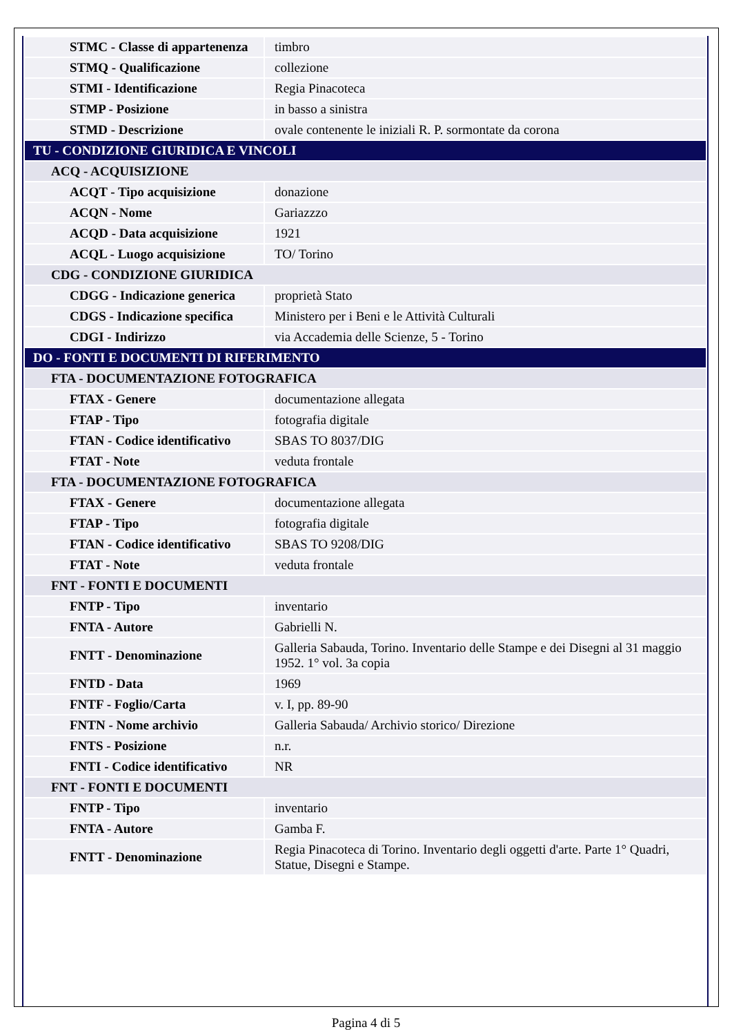| STMC - Classe di appartenenza | timbro |
| STMQ - Qualificazione | collezione |
| STMI - Identificazione | Regia Pinacoteca |
| STMP - Posizione | in basso a sinistra |
| STMD - Descrizione | ovale contenente le iniziali R. P. sormontate da corona |
| TU - CONDIZIONE GIURIDICA E VINCOLI | |
| ACQ - ACQUISIZIONE | |
| ACQT - Tipo acquisizione | donazione |
| ACQN - Nome | Gariazzzo |
| ACQD - Data acquisizione | 1921 |
| ACQL - Luogo acquisizione | TO/ Torino |
| CDG - CONDIZIONE GIURIDICA | |
| CDGG - Indicazione generica | proprietà Stato |
| CDGS - Indicazione specifica | Ministero per i Beni e le Attività Culturali |
| CDGI - Indirizzo | via Accademia delle Scienze, 5 - Torino |
| DO - FONTI E DOCUMENTI DI RIFERIMENTO | |
| FTA - DOCUMENTAZIONE FOTOGRAFICA | |
| FTAX - Genere | documentazione allegata |
| FTAP - Tipo | fotografia digitale |
| FTAN - Codice identificativo | SBAS TO 8037/DIG |
| FTAT - Note | veduta frontale |
| FTA - DOCUMENTAZIONE FOTOGRAFICA | |
| FTAX - Genere | documentazione allegata |
| FTAP - Tipo | fotografia digitale |
| FTAN - Codice identificativo | SBAS TO 9208/DIG |
| FTAT - Note | veduta frontale |
| FNT - FONTI E DOCUMENTI | |
| FNTP - Tipo | inventario |
| FNTA - Autore | Gabrielli N. |
| FNTT - Denominazione | Galleria Sabauda, Torino. Inventario delle Stampe e dei Disegni al 31 maggio 1952. 1° vol. 3a copia |
| FNTD - Data | 1969 |
| FNTF - Foglio/Carta | v. I, pp. 89-90 |
| FNTN - Nome archivio | Galleria Sabauda/ Archivio storico/ Direzione |
| FNTS - Posizione | n.r. |
| FNTI - Codice identificativo | NR |
| FNT - FONTI E DOCUMENTI | |
| FNTP - Tipo | inventario |
| FNTA - Autore | Gamba F. |
| FNTT - Denominazione | Regia Pinacoteca di Torino. Inventario degli oggetti d'arte. Parte 1° Quadri, Statue, Disegni e Stampe. |
Pagina 4 di 5